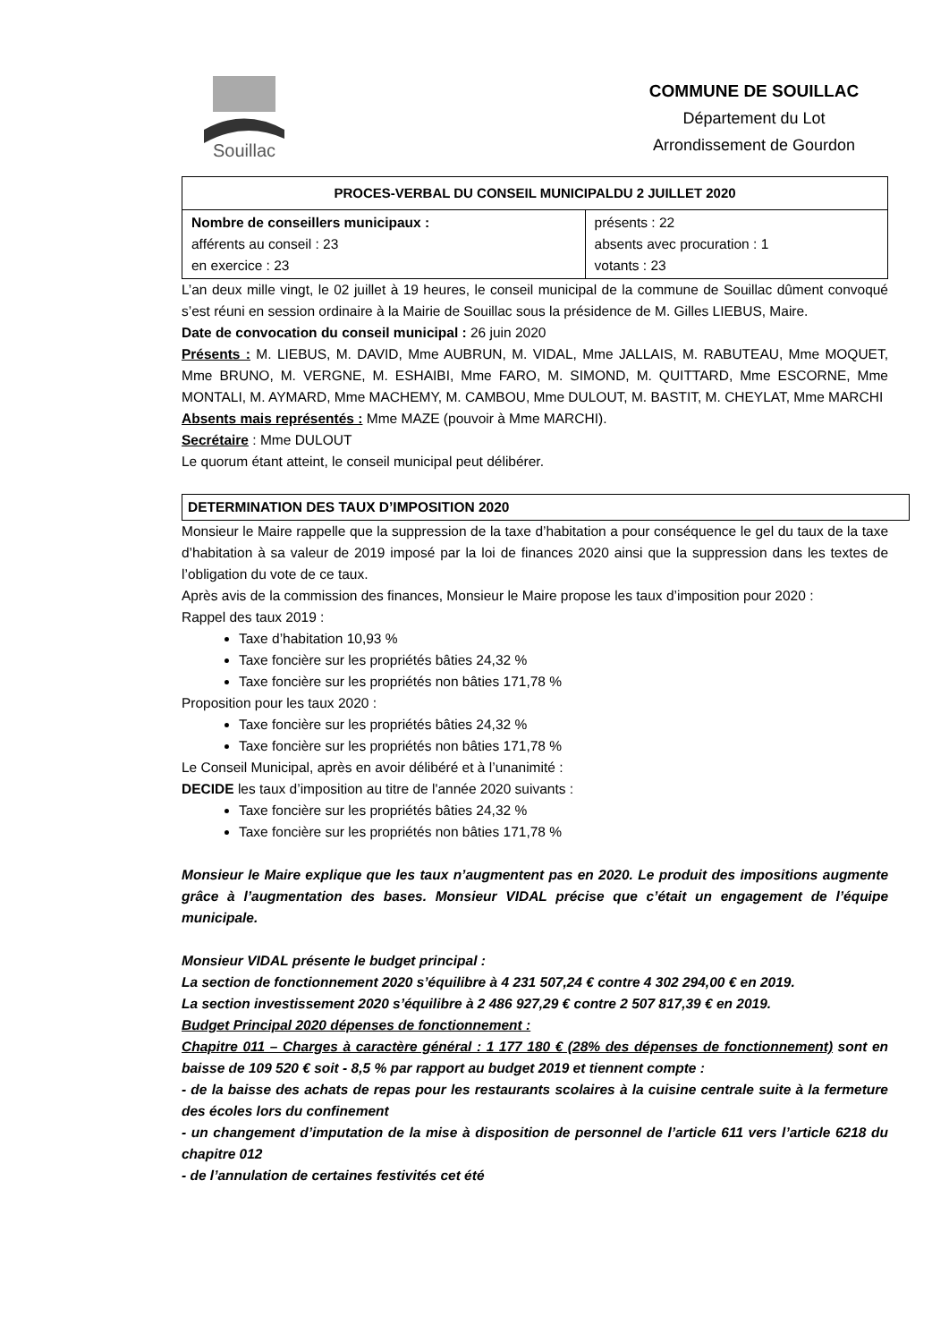Souillac
COMMUNE DE SOUILLAC
Département du Lot
Arrondissement de Gourdon
| PROCES-VERBAL DU CONSEIL MUNICIPALDU 2 JUILLET 2020 | |
| --- | --- |
| Nombre de conseillers municipaux : afférents au conseil : 23 en exercice : 23 | présents : 22 absents avec procuration : 1 votants : 23 |
L’an deux mille vingt, le 02 juillet à 19 heures, le conseil municipal de la commune de Souillac dûment convoqué s’est réuni en session ordinaire à la Mairie de Souillac sous la présidence de M. Gilles LIEBUS, Maire.
Date de convocation du conseil municipal : 26 juin 2020
Présents : M. LIEBUS, M. DAVID, Mme AUBRUN, M. VIDAL, Mme JALLAIS, M. RABUTEAU, Mme MOQUET, Mme BRUNO, M. VERGNE, M. ESHAIBI, Mme FARO, M. SIMOND, M. QUITTARD, Mme ESCORNE, Mme MONTALI, M. AYMARD, Mme MACHEMY, M. CAMBOU, Mme DULOUT, M. BASTIT, M. CHEYLAT, Mme MARCHI
Absents mais représentés : Mme MAZE (pouvoir à Mme MARCHI).
Secrétaire : Mme DULOUT
Le quorum étant atteint, le conseil municipal peut délibérer.
DETERMINATION DES TAUX D’IMPOSITION 2020
Monsieur le Maire rappelle que la suppression de la taxe d’habitation a pour conséquence le gel du taux de la taxe d’habitation à sa valeur de 2019 imposé par la loi de finances 2020 ainsi que la suppression dans les textes de l’obligation du vote de ce taux.
Après avis de la commission des finances, Monsieur le Maire propose les taux d’imposition pour 2020 :
Rappel des taux 2019 :
Taxe d’habitation 10,93 %
Taxe foncière sur les propriétés bâties 24,32 %
Taxe foncière sur les propriétés non bâties 171,78 %
Proposition pour les taux 2020 :
Taxe foncière sur les propriétés bâties 24,32 %
Taxe foncière sur les propriétés non bâties 171,78 %
Le Conseil Municipal, après en avoir délibéré et à l’unanimité :
DECIDE les taux d’imposition au titre de l'année 2020 suivants :
Taxe foncière sur les propriétés bâties 24,32 %
Taxe foncière sur les propriétés non bâties 171,78 %
Monsieur le Maire explique que les taux n’augmentent pas en 2020. Le produit des impositions augmente grâce à l’augmentation des bases. Monsieur VIDAL précise que c’était un engagement de l’équipe municipale.
Monsieur VIDAL présente le budget principal :
La section de fonctionnement 2020 s’équilibre à 4 231 507,24 € contre 4 302 294,00 € en 2019.
La section investissement 2020 s’équilibre à 2 486 927,29 € contre 2 507 817,39 € en 2019.
Budget Principal 2020 dépenses de fonctionnement :
Chapitre 011 – Charges à caractère général : 1 177 180 € (28% des dépenses de fonctionnement) sont en baisse de 109 520 € soit - 8,5 % par rapport au budget 2019 et tiennent compte :
- de la baisse des achats de repas pour les restaurants scolaires à la cuisine centrale suite à la fermeture des écoles lors du confinement
- un changement d’imputation de la mise à disposition de personnel de l’article 611 vers l’article 6218 du chapitre 012
- de l’annulation de certaines festivités cet été